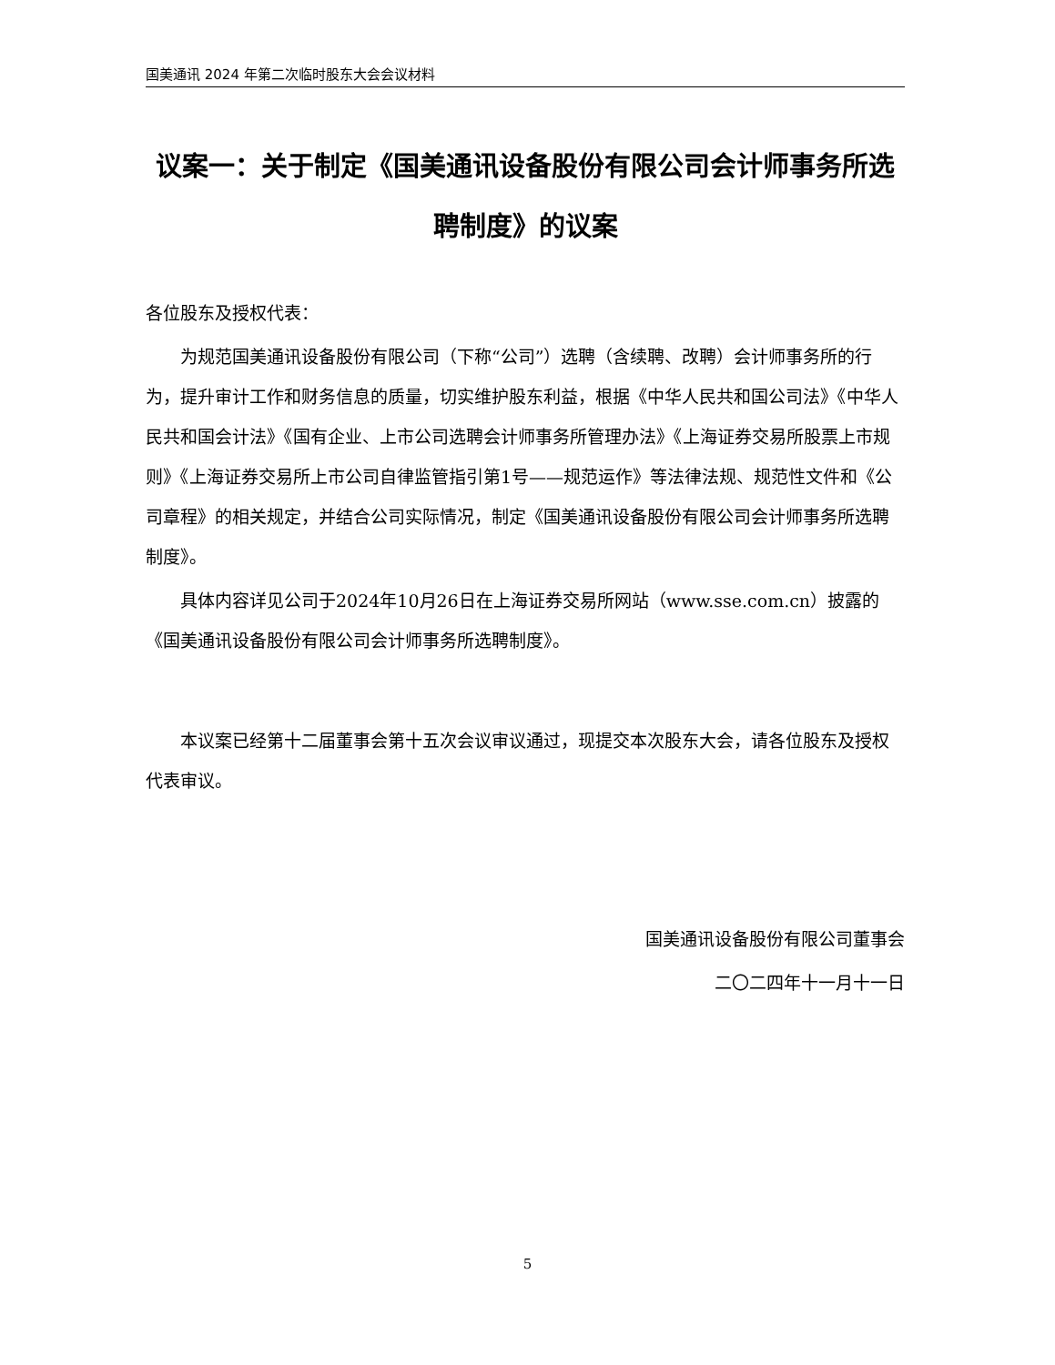国美通讯 2024 年第二次临时股东大会会议材料
议案一：关于制定《国美通讯设备股份有限公司会计师事务所选聘制度》的议案
各位股东及授权代表：
为规范国美通讯设备股份有限公司（下称“公司”）选聘（含续聘、改聘）会计师事务所的行为，提升审计工作和财务信息的质量，切实维护股东利益，根据《中华人民共和国公司法》《中华人民共和国会计法》《国有企业、上市公司选聘会计师事务所管理办法》《上海证券交易所股票上市规则》《上海证券交易所上市公司自律监管指引第1号——规范运作》等法律法规、规范性文件和《公司章程》的相关规定，并结合公司实际情况，制定《国美通讯设备股份有限公司会计师事务所选聘制度》。
具体内容详见公司于2024年10月26日在上海证券交易所网站（www.sse.com.cn）披露的《国美通讯设备股份有限公司会计师事务所选聘制度》。
本议案已经第十二届董事会第十五次会议审议通过，现提交本次股东大会，请各位股东及授权代表审议。
国美通讯设备股份有限公司董事会
二〇二四年十一月十一日
5